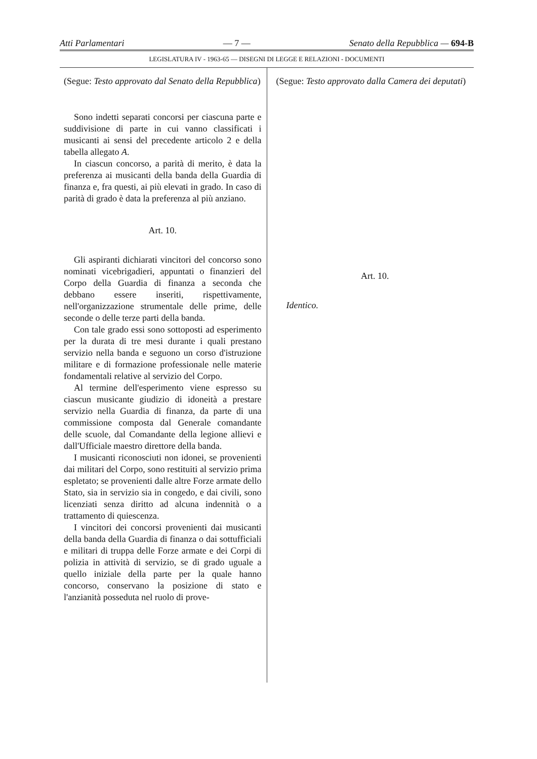Atti Parlamentari — 7 — Senato della Repubblica — 694-B
LEGISLATURA IV - 1963-65 — DISEGNI DI LEGGE E RELAZIONI - DOCUMENTI
(Segue: Testo approvato dal Senato della Repubblica)
Sono indetti separati concorsi per ciascuna parte e suddivisione di parte in cui vanno classificati i musicanti ai sensi del precedente articolo 2 e della tabella allegato A.
In ciascun concorso, a parità di merito, è data la preferenza ai musicanti della banda della Guardia di finanza e, fra questi, ai più elevati in grado. In caso di parità di grado è data la preferenza al più anziano.
Art. 10.
Gli aspiranti dichiarati vincitori del concorso sono nominati vicebrigadieri, appuntati o finanzieri del Corpo della Guardia di finanza a seconda che debbano essere inseriti, rispettivamente, nell'organizzazione strumentale delle prime, delle seconde o delle terze parti della banda.
Con tale grado essi sono sottoposti ad esperimento per la durata di tre mesi durante i quali prestano servizio nella banda e seguono un corso d'istruzione militare e di formazione professionale nelle materie fondamentali relative al servizio del Corpo.
Al termine dell'esperimento viene espresso su ciascun musicante giudizio di idoneità a prestare servizio nella Guardia di finanza, da parte di una commissione composta dal Generale comandante delle scuole, dal Comandante della legione allievi e dall'Ufficiale maestro direttore della banda.
I musicanti riconosciuti non idonei, se provenienti dai militari del Corpo, sono restituiti al servizio prima espletato; se provenienti dalle altre Forze armate dello Stato, sia in servizio sia in congedo, e dai civili, sono licenziati senza diritto ad alcuna indennità o a trattamento di quiescenza.
I vincitori dei concorsi provenienti dai musicanti della banda della Guardia di finanza o dai sottufficiali e militari di truppa delle Forze armate e dei Corpi di polizia in attività di servizio, se di grado uguale a quello iniziale della parte per la quale hanno concorso, conservano la posizione di stato e l'anzianità posseduta nel ruolo di prove-
(Segue: Testo approvato dalla Camera dei deputati)
Art. 10.
Identico.